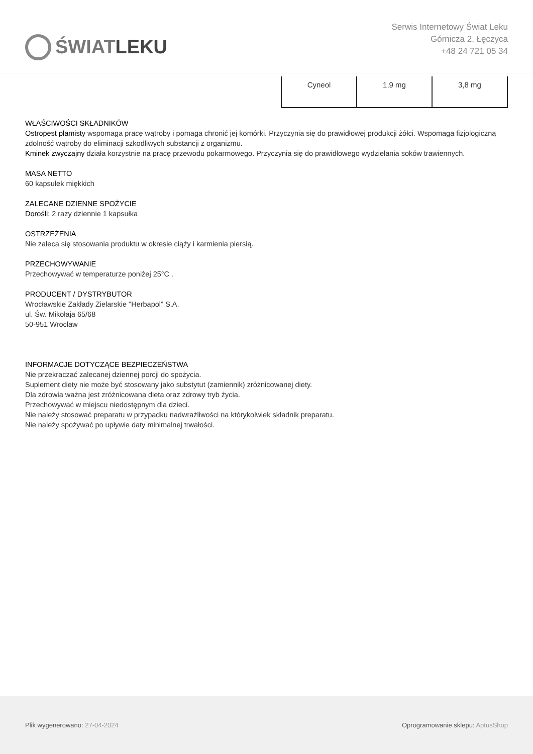ŚWIAT LEKU
Serwis Internetowy Świat Leku
Górnicza 2, Łęczyca
+48 24 721 05 34
| Cyneol | 1,9 mg | 3,8 mg |
WŁAŚCIWOŚCI SKŁADNIKÓW
Ostropest plamisty wspomaga pracę wątroby i pomaga chronić jej komórki. Przyczynia się do prawidłowej produkcji żółci. Wspomaga fizjologiczną zdolność wątroby do eliminacji szkodliwych substancji z organizmu.
Kminek zwyczajny działa korzystnie na pracę przewodu pokarmowego. Przyczynia się do prawidłowego wydzielania soków trawiennych.
MASA NETTO
60 kapsułek miękkich
ZALECANE DZIENNE SPOŻYCIE
Dorośli: 2 razy dziennie 1 kapsułka
OSTRZEŻENIA
Nie zaleca się stosowania produktu w okresie ciąży i karmienia piersią.
PRZECHOWYWANIE
Przechowywać w temperaturze poniżej 25°C .
PRODUCENT / DYSTRYBUTOR
Wrocławskie Zakłady Zielarskie "Herbapol" S.A.
ul. Św. Mikołaja 65/68
50-951 Wrocław
INFORMACJE DOTYCZĄCE BEZPIECZEŃSTWA
Nie przekraczać zalecanej dziennej porcji do spożycia.
Suplement diety nie może być stosowany jako substytut (zamiennik) zróżnicowanej diety.
Dla zdrowia ważna jest zróżnicowana dieta oraz zdrowy tryb życia.
Przechowywać w miejscu niedostępnym dla dzieci.
Nie należy stosować preparatu w przypadku nadwrażliwości na którykolwiek składnik preparatu.
Nie należy spożywać po upływie daty minimalnej trwałości.
Plik wygenerowano: 27-04-2024
Oprogramowanie sklepu: AptusShop